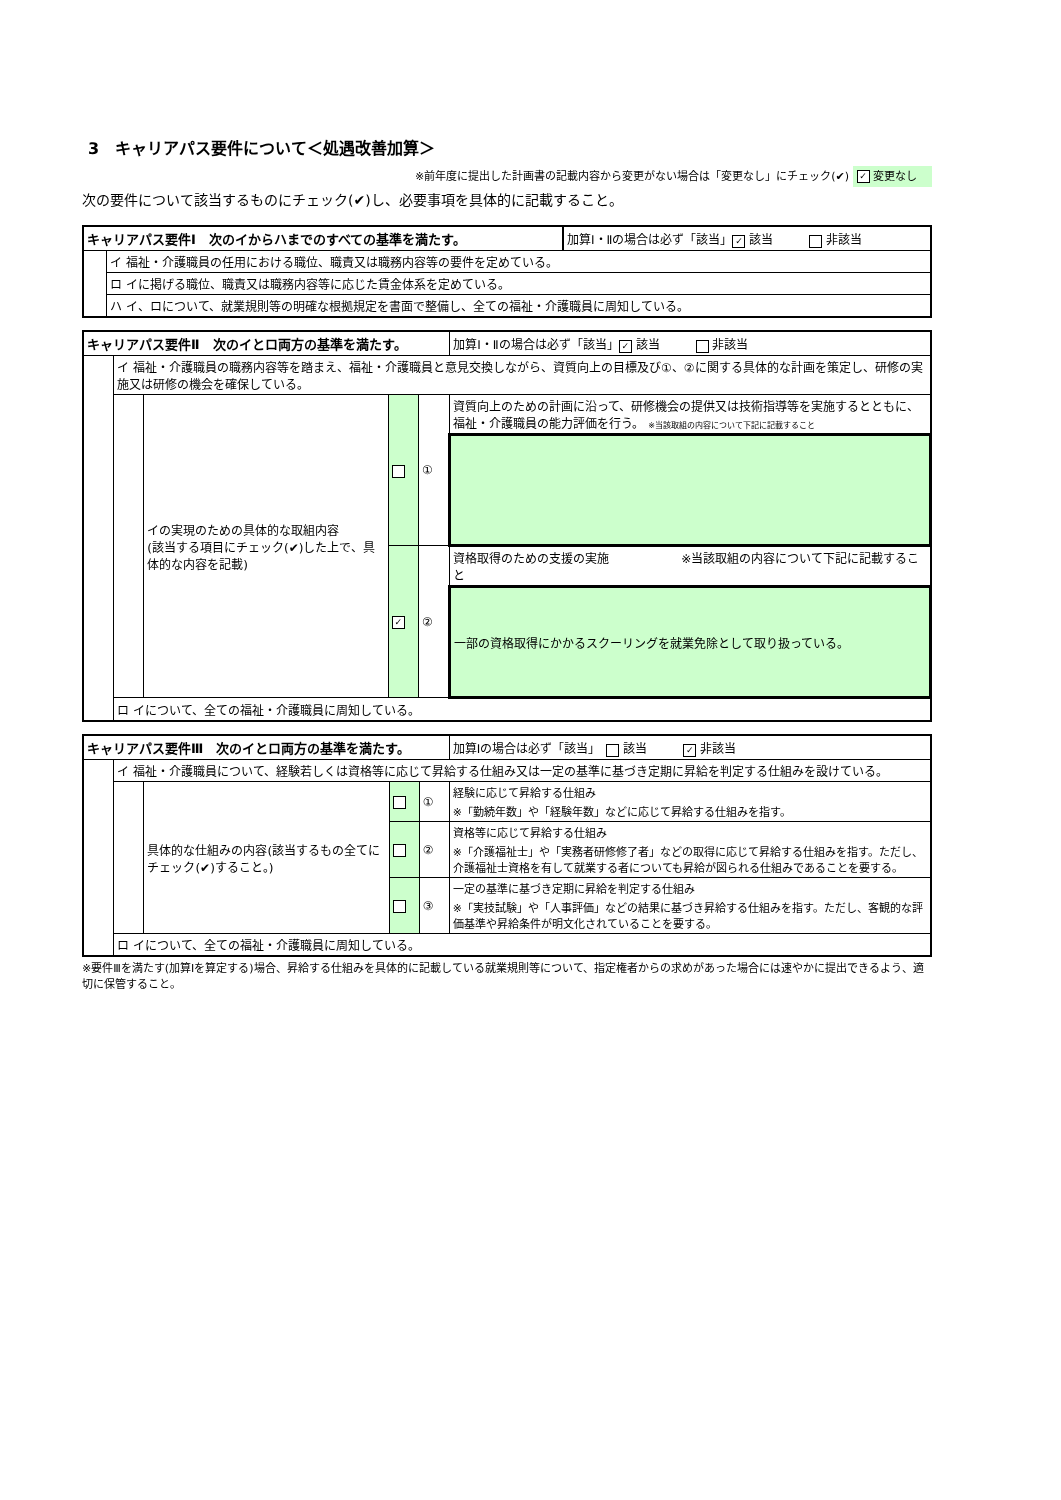3　キャリアパス要件について＜処遇改善加算＞
※前年度に提出した計画書の記載内容から変更がない場合は「変更なし」にチェック(✔) ✓ 変更なし
次の要件について該当するものにチェック(✔)し、必要事項を具体的に記載すること。
| キャリアパス要件Ⅰ 次のイからハまでのすべての基準を満たす。 | | 加算Ⅰ・Ⅱの場合は必ず「該当」 ✓ 該当 非該当 |
| | イ 福祉・介護職員の任用における職位、職責又は職務内容等の要件を定めている。 | |
| | ロ イに掲げる職位、職責又は職務内容等に応じた賃金体系を定めている。 | |
| | ハ イ、ロについて、就業規則等の明確な根拠規定を書面で整備し、全ての福祉・介護職員に周知している。 | |
| キャリアパス要件Ⅱ 次のイとロ両方の基準を満たす。 | | | | | 加算Ⅰ・Ⅱの場合は必ず「該当」 ✓ 該当 非該当 |
| | イ 福祉・介護職員の職務内容等を踏まえ、福祉・介護職員と意見交換しながら、資質向上の目標及び①、②に関する具体的な計画を策定し、研修の実施又は研修の機会を確保している。 | | | | |
| | | イの実現のための具体的な取組内容 (該当する項目にチェック(✔)した上で、具体的な内容を記載) | | ① | 資質向上のための計画に沿って、研修機会の提供又は技術指導等を実施するとともに、福祉・介護職員の能力評価を行う。 ※当該取組の内容について下記に記載すること |
| | | | ✓ | ② | 資格取得のための支援の実施 ※当該取組の内容について下記に記載すること |
| | | | | | 一部の資格取得にかかるスクーリングを就業免除として取り扱っている。 |
| | ロ イについて、全ての福祉・介護職員に周知している。 | | | | |
| キャリアパス要件Ⅲ 次のイとロ両方の基準を満たす。 | | | | | 加算Ⅰの場合は必ず「該当」 該当 ✓ 非該当 |
| | イ 福祉・介護職員について、経験若しくは資格等に応じて昇給する仕組み又は一定の基準に基づき定期に昇給を判定する仕組みを設けている。 | | | | |
| | | 具体的な仕組みの内容(該当するもの全てにチェック(✔)すること。) | | ① | 経験に応じて昇給する仕組み ※「勤続年数」や「経験年数」などに応じて昇給する仕組みを指す。 |
| | | | | ② | 資格等に応じて昇給する仕組み ※「介護福祉士」や「実務者研修修了者」などの取得に応じて昇給する仕組みを指す。ただし、介護福祉士資格を有して就業する者についても昇給が図られる仕組みであることを要する。 |
| | | | | ③ | 一定の基準に基づき定期に昇給を判定する仕組み ※「実技試験」や「人事評価」などの結果に基づき昇給する仕組みを指す。ただし、客観的な評価基準や昇給条件が明文化されていることを要する。 |
| | ロ イについて、全ての福祉・介護職員に周知している。 | | | | |
※要件Ⅲを満たす(加算Ⅰを算定する)場合、昇給する仕組みを具体的に記載している就業規則等について、指定権者からの求めがあった場合には速やかに提出できるよう、適切に保管すること。